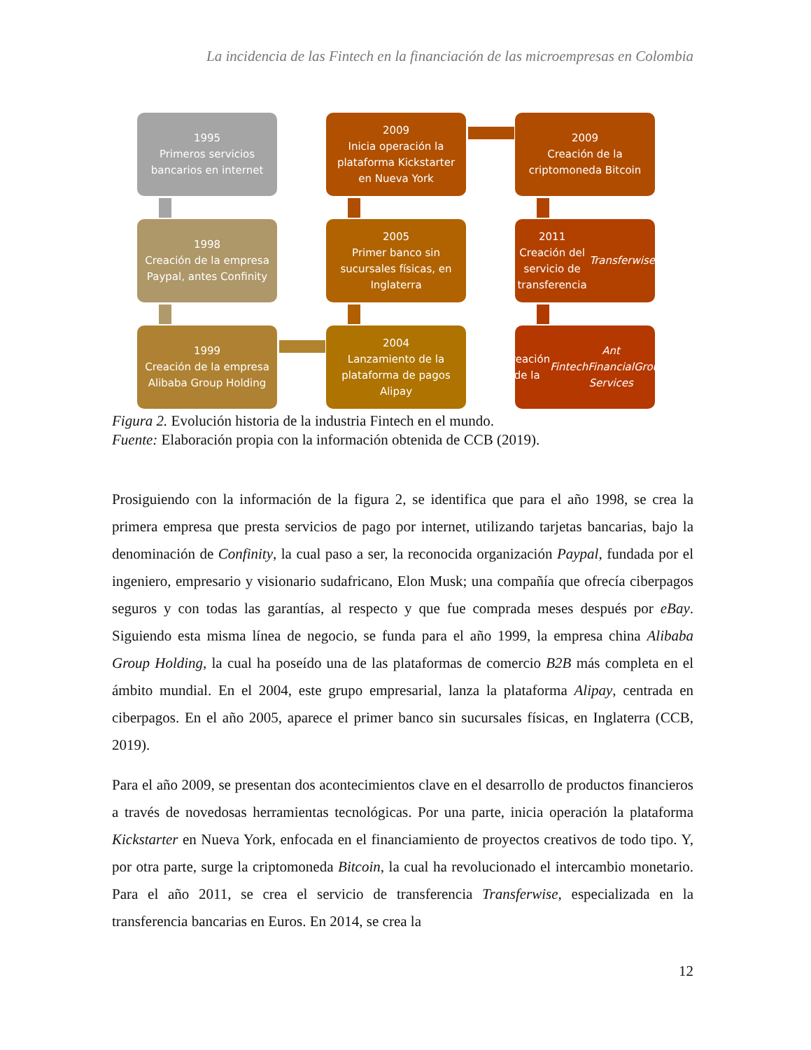La incidencia de las Fintech en la financiación de las microempresas en Colombia
1995
Primeros servicios
bancarios en internet
2009
Inicia operación la
plataforma Kickstarter
en Nueva York
2009
Creación de la
criptomoneda Bitcoin
1998
Creación de la empresa
Paypal, antes Confinity
2005
Primer banco sin
sucursales físicas, en
Inglaterra
2011
Creación del servicio de
transferencia
Transferwise
1999
Creación de la empresa
Alibaba Group Holding
2004
Lanzamiento de la
plataforma de pagos
Alipay
Creación de la Fintech
Ant Financial Services
Group
Figura 2. Evolución historia de la industria Fintech en el mundo.
Fuente: Elaboración propia con la información obtenida de CCB (2019).
Prosiguiendo con la información de la figura 2, se identifica que para el año 1998, se crea la primera empresa que presta servicios de pago por internet, utilizando tarjetas bancarias, bajo la denominación de Confinity, la cual paso a ser, la reconocida organización Paypal, fundada por el ingeniero, empresario y visionario sudafricano, Elon Musk; una compañía que ofrecía ciberpagos seguros y con todas las garantías, al respecto y que fue comprada meses después por eBay. Siguiendo esta misma línea de negocio, se funda para el año 1999, la empresa china Alibaba Group Holding, la cual ha poseído una de las plataformas de comercio B2B más completa en el ámbito mundial. En el 2004, este grupo empresarial, lanza la plataforma Alipay, centrada en ciberpagos. En el año 2005, aparece el primer banco sin sucursales físicas, en Inglaterra (CCB, 2019).
Para el año 2009, se presentan dos acontecimientos clave en el desarrollo de productos financieros a través de novedosas herramientas tecnológicas. Por una parte, inicia operación la plataforma Kickstarter en Nueva York, enfocada en el financiamiento de proyectos creativos de todo tipo. Y, por otra parte, surge la criptomoneda Bitcoin, la cual ha revolucionado el intercambio monetario. Para el año 2011, se crea el servicio de transferencia Transferwise, especializada en la transferencia bancarias en Euros. En 2014, se crea la
12